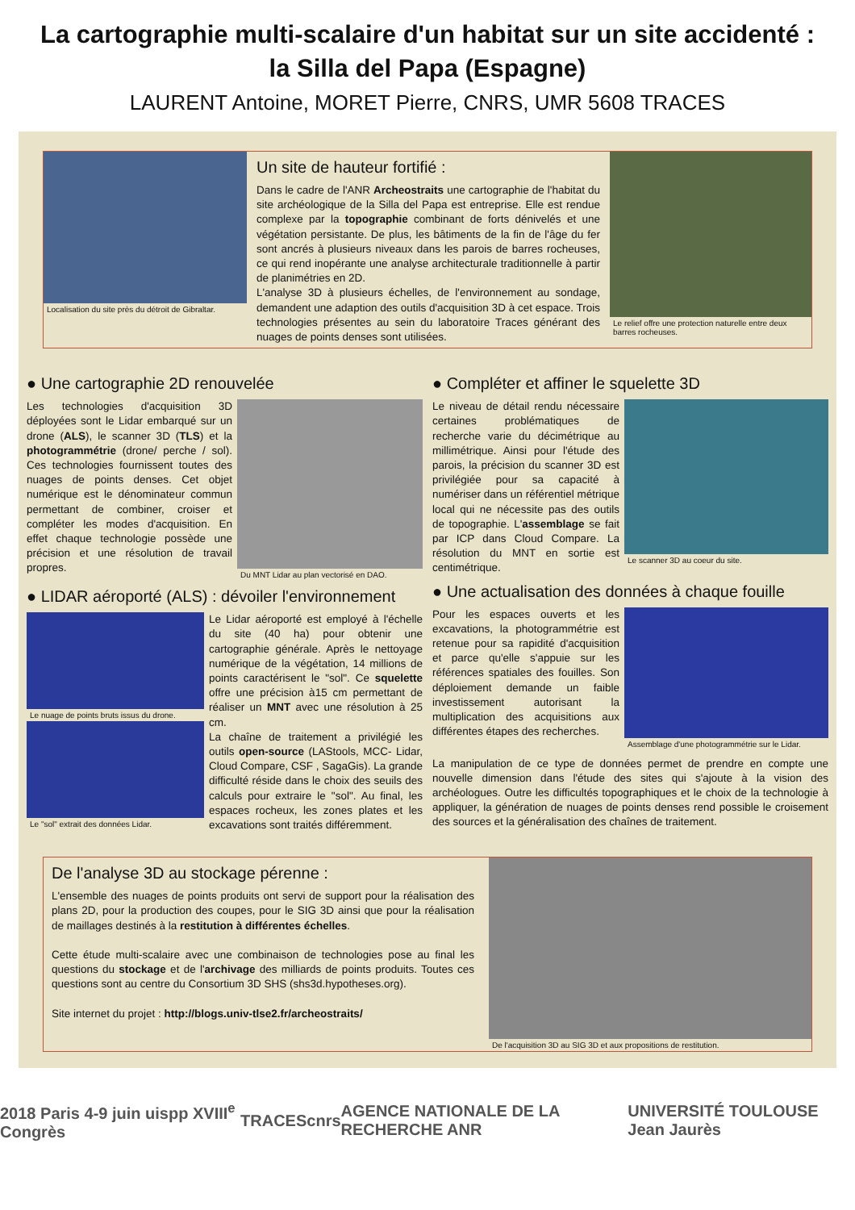La cartographie multi-scalaire d'un habitat sur un site accidenté :
la Silla del Papa (Espagne)
LAURENT Antoine, MORET Pierre, CNRS, UMR 5608 TRACES
Localisation du site près du détroit de Gibraltar.
Un site de hauteur fortifié :
Dans le cadre de l'ANR Archeostraits une cartographie de l'habitat du site archéologique de la Silla del Papa est entreprise. Elle est rendue complexe par la topographie combinant de forts dénivelés et une végétation persistante. De plus, les bâtiments de la fin de l'âge du fer sont ancrés à plusieurs niveaux dans les parois de barres rocheuses, ce qui rend inopérante une analyse architecturale traditionnelle à partir de planimétries en 2D.
L'analyse 3D à plusieurs échelles, de l'environnement au sondage, demandent une adaption des outils d'acquisition 3D à cet espace. Trois technologies présentes au sein du laboratoire Traces générant des nuages de points denses sont utilisées.
Le relief offre une protection naturelle entre deux barres rocheuses.
● Une cartographie 2D renouvelée
Les technologies d'acquisition 3D déployées sont le Lidar embarqué sur un drone (ALS), le scanner 3D (TLS) et la photogrammétrie (drone/ perche / sol). Ces technologies fournissent toutes des nuages de points denses. Cet objet numérique est le dénominateur commun permettant de combiner, croiser et compléter les modes d'acquisition. En effet chaque technologie possède une précision et une résolution de travail propres.
Du MNT Lidar au plan vectorisé en DAO.
● LIDAR aéroporté (ALS) : dévoiler l'environnement
Le nuage de points bruts issus du drone.
Le "sol" extrait des données Lidar.
Le Lidar aéroporté est employé à l'échelle du site (40 ha) pour obtenir une cartographie générale. Après le nettoyage numérique de la végétation, 14 millions de points caractérisent le "sol". Ce squelette offre une précision à15 cm permettant de réaliser un MNT avec une résolution à 25 cm.
La chaîne de traitement a privilégié les outils open-source (LAStools, MCC- Lidar, Cloud Compare, CSF , SagaGis). La grande difficulté réside dans le choix des seuils des calculs pour extraire le "sol". Au final, les espaces rocheux, les zones plates et les excavations sont traités différemment.
● Compléter et affiner le squelette 3D
Le niveau de détail rendu nécessaire certaines problématiques de recherche varie du décimétrique au millimétrique. Ainsi pour l'étude des parois, la précision du scanner 3D est privilégiée pour sa capacité à numériser dans un référentiel métrique local qui ne nécessite pas des outils de topographie. L'assemblage se fait par ICP dans Cloud Compare. La résolution du MNT en sortie est centimétrique.
Le scanner 3D au coeur du site.
● Une actualisation des données à chaque fouille
Pour les espaces ouverts et les excavations, la photogrammétrie est retenue pour sa rapidité d'acquisition et parce qu'elle s'appuie sur les références spatiales des fouilles. Son déploiement demande un faible investissement autorisant la multiplication des acquisitions aux différentes étapes des recherches.
Assemblage d'une photogrammétrie sur le Lidar.
La manipulation de ce type de données permet de prendre en compte une nouvelle dimension dans l'étude des sites qui s'ajoute à la vision des archéologues. Outre les difficultés topographiques et le choix de la technologie à appliquer, la génération de nuages de points denses rend possible le croisement des sources et la généralisation des chaînes de traitement.
De l'analyse 3D au stockage pérenne :
L'ensemble des nuages de points produits ont servi de support pour la réalisation des plans 2D, pour la production des coupes, pour le SIG 3D ainsi que pour la réalisation de maillages destinés à la restitution à différentes échelles.
Cette étude multi-scalaire avec une combinaison de technologies pose au final les questions du stockage et de l'archivage des milliards de points produits. Toutes ces questions sont au centre du Consortium 3D SHS (shs3d.hypotheses.org).
Site internet du projet : http://blogs.univ-tlse2.fr/archeostraits/
De l'acquisition 3D au SIG 3D et aux propositions de restitution.
2018 Paris 4-9 juin uispp XVIII<sup>e</sup> Congrès TRACES cnrs AGENCE NATIONALE DE LA RECHERCHE ANR UNIVERSITÉ TOULOUSE Jean Jaurès